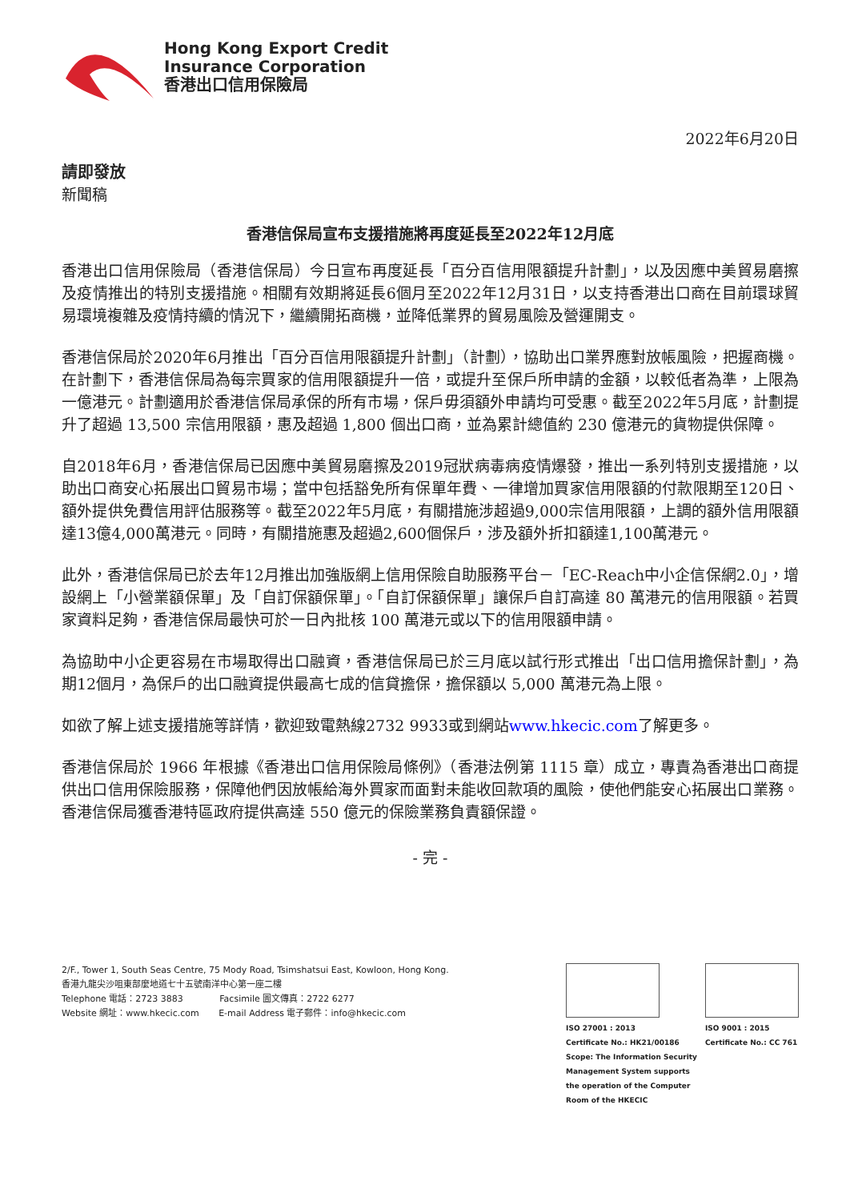Hong Kong Export Credit
Insurance Corporation
香港出口信用保險局
2022年6月20日
請即發放
新聞稿
香港信保局宣布支援措施將再度延長至2022年12月底
香港出口信用保險局（香港信保局）今日宣布再度延長「百分百信用限額提升計劃」，以及因應中美貿易磨擦及疫情推出的特別支援措施。相關有效期將延長6個月至2022年12月31日，以支持香港出口商在目前環球貿易環境複雜及疫情持續的情況下，繼續開拓商機，並降低業界的貿易風險及營運開支。
香港信保局於2020年6月推出「百分百信用限額提升計劃」（計劃），協助出口業界應對放帳風險，把握商機。在計劃下，香港信保局為每宗買家的信用限額提升一倍，或提升至保戶所申請的金額，以較低者為準，上限為一億港元。計劃適用於香港信保局承保的所有市場，保戶毋須額外申請均可受惠。截至2022年5月底，計劃提升了超過 13,500 宗信用限額，惠及超過 1,800 個出口商，並為累計總值約 230 億港元的貨物提供保障。
自2018年6月，香港信保局已因應中美貿易磨擦及2019冠狀病毒病疫情爆發，推出一系列特別支援措施，以助出口商安心拓展出口貿易市場；當中包括豁免所有保單年費、一律增加買家信用限額的付款限期至120日、額外提供免費信用評估服務等。截至2022年5月底，有關措施涉超過9,000宗信用限額，上調的額外信用限額達13億4,000萬港元。同時，有關措施惠及超過2,600個保戶，涉及額外折扣額達1,100萬港元。
此外，香港信保局已於去年12月推出加強版網上信用保險自助服務平台－「EC-Reach中小企信保網2.0」，增設網上「小營業額保單」及「自訂保額保單」。「自訂保額保單」讓保戶自訂高達 80 萬港元的信用限額。若買家資料足夠，香港信保局最快可於一日內批核 100 萬港元或以下的信用限額申請。
為協助中小企更容易在市場取得出口融資，香港信保局已於三月底以試行形式推出「出口信用擔保計劃」，為期12個月，為保戶的出口融資提供最高七成的信貸擔保，擔保額以 5,000 萬港元為上限。
如欲了解上述支援措施等詳情，歡迎致電熱線2732 9933或到網站www.hkecic.com了解更多。
香港信保局於 1966 年根據《香港出口信用保險局條例》（香港法例第 1115 章）成立，專責為香港出口商提供出口信用保險服務，保障他們因放帳給海外買家而面對未能收回款項的風險，使他們能安心拓展出口業務。香港信保局獲香港特區政府提供高達 550 億元的保險業務負責額保證。
- 完 -
2/F., Tower 1, South Seas Centre, 75 Mody Road, Tsimshatsui East, Kowloon, Hong Kong.
香港九龍尖沙咀東部麼地道七十五號南洋中心第一座二樓
Telephone 電話：2723 3883 Facsimile 圖文傳真：2722 6277
Website 網址：www.hkecic.com E-mail Address 電子郵件：info@hkecic.com
ISO 27001 : 2013
Certificate No.: HK21/00186
Scope: The Information Security
Management System supports
the operation of the Computer
Room of the HKECIC
ISO 9001 : 2015
Certificate No.: CC 761